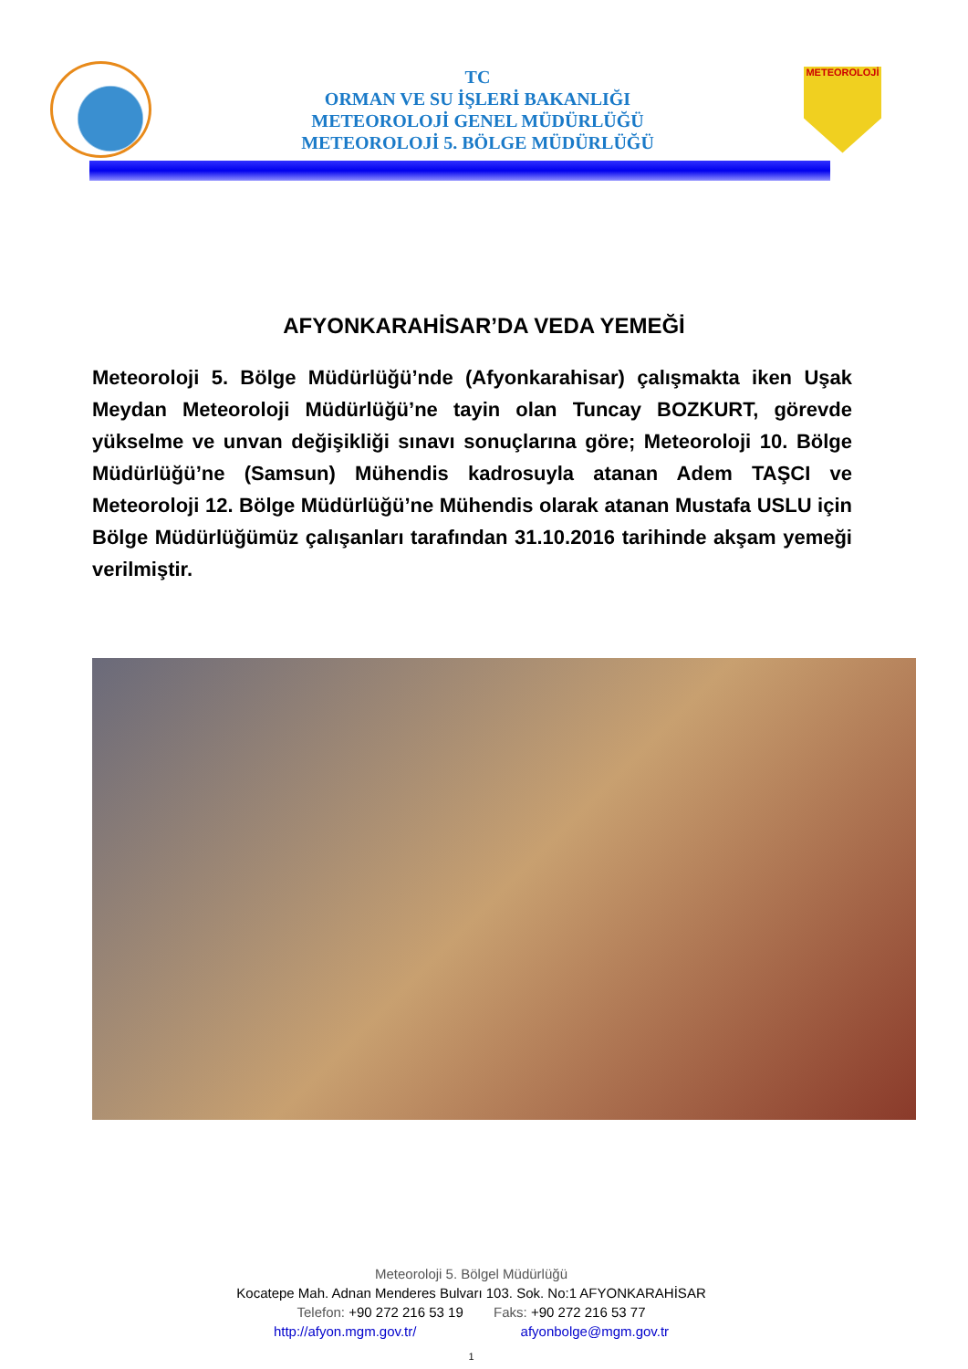TC
ORMAN VE SU İŞLERİ BAKANLIĞI
METEOROLOJİ GENEL MÜDÜRLÜĞÜ
METEOROLOJİ 5. BÖLGE MÜDÜRLÜĞÜ
METEOROLOJİ
AFYONKARAHİSAR’DA VEDA YEMEĞİ
Meteoroloji 5. Bölge Müdürlüğü’nde (Afyonkarahisar) çalışmakta iken Uşak Meydan Meteoroloji Müdürlüğü’ne tayin olan Tuncay BOZKURT, görevde yükselme ve unvan değişikliği sınavı sonuçlarına göre; Meteoroloji 10. Bölge Müdürlüğü’ne (Samsun) Mühendis kadrosuyla atanan Adem TAŞCI ve Meteoroloji 12. Bölge Müdürlüğü’ne Mühendis olarak atanan Mustafa USLU için Bölge Müdürlüğümüz çalışanları tarafından 31.10.2016 tarihinde akşam yemeği verilmiştir.
Meteoroloji 5. Bölgel Müdürlüğü
Kocatepe Mah. Adnan Menderes Bulvarı 103. Sok. No:1 AFYONKARAHİSAR
Telefon: +90 272 216 53 19 Faks: +90 272 216 53 77
http://afyon.mgm.gov.tr/ afyonbolge@mgm.gov.tr
1